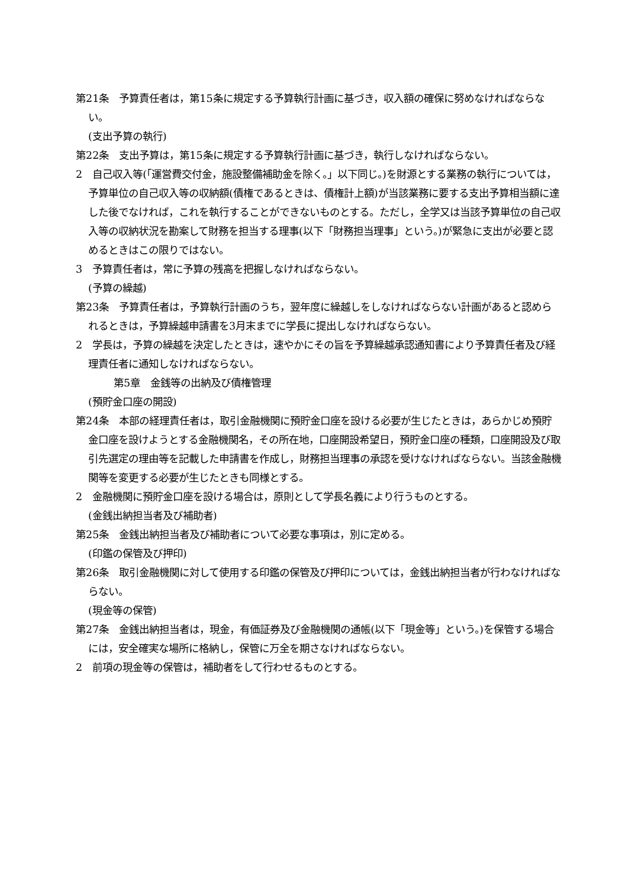第21条　予算責任者は，第15条に規定する予算執行計画に基づき，収入額の確保に努めなければならない。
(支出予算の執行)
第22条　支出予算は，第15条に規定する予算執行計画に基づき，執行しなければならない。
2　自己収入等(「運営費交付金，施設整備補助金を除く。」以下同じ。)を財源とする業務の執行については，予算単位の自己収入等の収納額(債権であるときは、債権計上額)が当該業務に要する支出予算相当額に達した後でなければ，これを執行することができないものとする。ただし，全学又は当該予算単位の自己収入等の収納状況を勘案して財務を担当する理事(以下「財務担当理事」という。)が緊急に支出が必要と認めるときはこの限りではない。
3　予算責任者は，常に予算の残高を把握しなければならない。
(予算の繰越)
第23条　予算責任者は，予算執行計画のうち，翌年度に繰越しをしなければならない計画があると認められるときは，予算繰越申請書を3月末までに学長に提出しなければならない。
2　学長は，予算の繰越を決定したときは，速やかにその旨を予算繰越承認通知書により予算責任者及び経理責任者に通知しなければならない。
第5章　金銭等の出納及び債権管理
(預貯金口座の開設)
第24条　本部の経理責任者は，取引金融機関に預貯金口座を設ける必要が生じたときは，あらかじめ預貯金口座を設けようとする金融機関名，その所在地，口座開設希望日，預貯金口座の種類，口座開設及び取引先選定の理由等を記載した申請書を作成し，財務担当理事の承認を受けなければならない。当該金融機関等を変更する必要が生じたときも同様とする。
2　金融機関に預貯金口座を設ける場合は，原則として学長名義により行うものとする。
(金銭出納担当者及び補助者)
第25条　金銭出納担当者及び補助者について必要な事項は，別に定める。
(印鑑の保管及び押印)
第26条　取引金融機関に対して使用する印鑑の保管及び押印については，金銭出納担当者が行わなければならない。
(現金等の保管)
第27条　金銭出納担当者は，現金，有価証券及び金融機関の通帳(以下「現金等」という。)を保管する場合には，安全確実な場所に格納し，保管に万全を期さなければならない。
2　前項の現金等の保管は，補助者をして行わせるものとする。